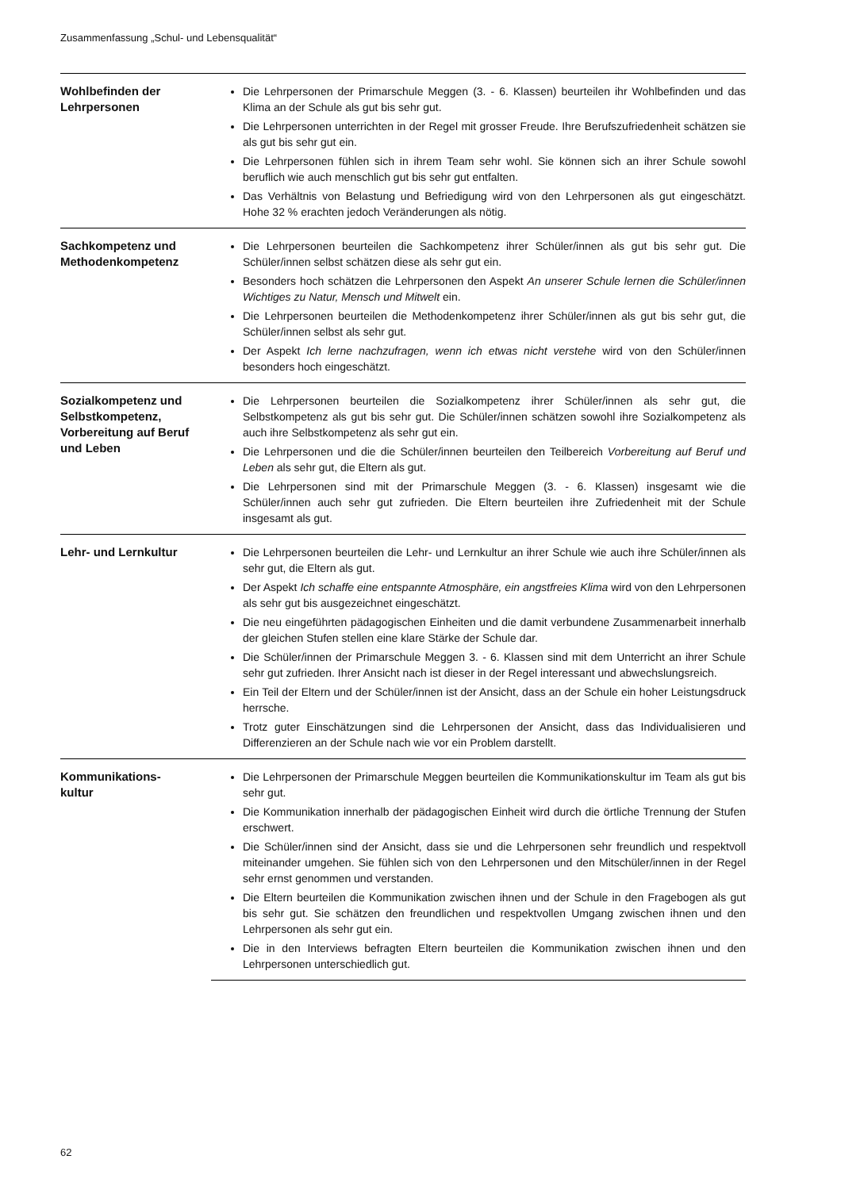Zusammenfassung „Schul- und Lebensqualität“
| Wohlbefinden der Lehrpersonen | Die Lehrpersonen der Primarschule Meggen (3. - 6. Klassen) beurteilen ihr Wohlbefinden und das Klima an der Schule als gut bis sehr gut. Die Lehrpersonen unterrichten in der Regel mit grosser Freude. Ihre Berufszufriedenheit schätzen sie als gut bis sehr gut ein. Die Lehrpersonen fühlen sich in ihrem Team sehr wohl. Sie können sich an ihrer Schule sowohl beruflich wie auch menschlich gut bis sehr gut entfalten. Das Verhältnis von Belastung und Befriedigung wird von den Lehrpersonen als gut eingeschätzt. Hohe 32 % erachten jedoch Veränderungen als nötig. |
| Sachkompetenz und Methodenkompetenz | Die Lehrpersonen beurteilen die Sachkompetenz ihrer Schüler/innen als gut bis sehr gut. Die Schüler/innen selbst schätzen diese als sehr gut ein. Besonders hoch schätzen die Lehrpersonen den Aspekt An unserer Schule lernen die Schüler/innen Wichtiges zu Natur, Mensch und Mitwelt ein. Die Lehrpersonen beurteilen die Methodenkompetenz ihrer Schüler/innen als gut bis sehr gut, die Schüler/innen selbst als sehr gut. Der Aspekt Ich lerne nachzufragen, wenn ich etwas nicht verstehe wird von den Schüler/innen besonders hoch eingeschätzt. |
| Sozialkompetenz und Selbstkompetenz, Vorbereitung auf Beruf und Leben | Die Lehrpersonen beurteilen die Sozialkompetenz ihrer Schüler/innen als sehr gut, die Selbstkompetenz als gut bis sehr gut. Die Schüler/innen schätzen sowohl ihre Sozialkompetenz als auch ihre Selbstkompetenz als sehr gut ein. Die Lehrpersonen und die die Schüler/innen beurteilen den Teilbereich Vorbereitung auf Beruf und Leben als sehr gut, die Eltern als gut. Die Lehrpersonen sind mit der Primarschule Meggen (3. - 6. Klassen) insgesamt wie die Schüler/innen auch sehr gut zufrieden. Die Eltern beurteilen ihre Zufriedenheit mit der Schule insgesamt als gut. |
| Lehr- und Lernkultur | Die Lehrpersonen beurteilen die Lehr- und Lernkultur an ihrer Schule wie auch ihre Schüler/innen als sehr gut, die Eltern als gut. Der Aspekt Ich schaffe eine entspannte Atmosphäre, ein angstfreies Klima wird von den Lehrpersonen als sehr gut bis ausgezeichnet eingeschätzt. Die neu eingeführten pädagogischen Einheiten und die damit verbundene Zusammenarbeit innerhalb der gleichen Stufen stellen eine klare Stärke der Schule dar. Die Schüler/innen der Primarschule Meggen 3. - 6. Klassen sind mit dem Unterricht an ihrer Schule sehr gut zufrieden. Ihrer Ansicht nach ist dieser in der Regel interessant und abwechslungsreich. Ein Teil der Eltern und der Schüler/innen ist der Ansicht, dass an der Schule ein hoher Leistungsdruck herrsche. Trotz guter Einschätzungen sind die Lehrpersonen der Ansicht, dass das Individualisieren und Differenzieren an der Schule nach wie vor ein Problem darstellt. |
| Kommunikations- kultur | Die Lehrpersonen der Primarschule Meggen beurteilen die Kommunikationskultur im Team als gut bis sehr gut. Die Kommunikation innerhalb der pädagogischen Einheit wird durch die örtliche Trennung der Stufen erschwert. Die Schüler/innen sind der Ansicht, dass sie und die Lehrpersonen sehr freundlich und respektvoll miteinander umgehen. Sie fühlen sich von den Lehrpersonen und den Mitschüler/innen in der Regel sehr ernst genommen und verstanden. Die Eltern beurteilen die Kommunikation zwischen ihnen und der Schule in den Fragebogen als gut bis sehr gut. Sie schätzen den freundlichen und respektvollen Umgang zwischen ihnen und den Lehrpersonen als sehr gut ein. Die in den Interviews befragten Eltern beurteilen die Kommunikation zwischen ihnen und den Lehrpersonen unterschiedlich gut. |
62